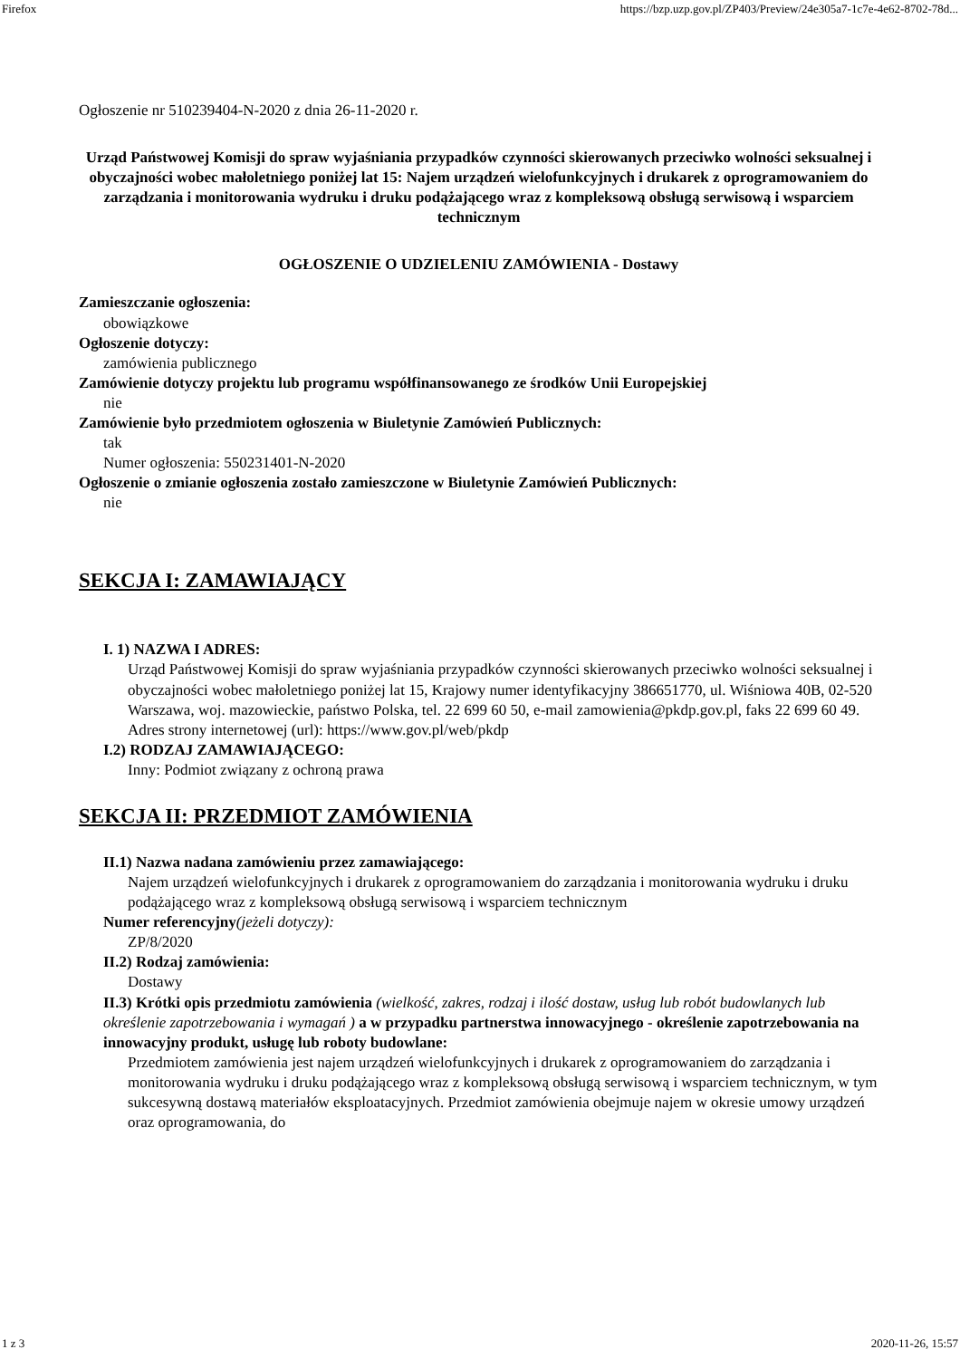Firefox https://bzp.uzp.gov.pl/ZP403/Preview/24e305a7-1c7e-4e62-8702-78d...
Ogłoszenie nr 510239404-N-2020 z dnia 26-11-2020 r.
Urząd Państwowej Komisji do spraw wyjaśniania przypadków czynności skierowanych przeciwko wolności seksualnej i obyczajności wobec małoletniego poniżej lat 15: Najem urządzeń wielofunkcyjnych i drukarek z oprogramowaniem do zarządzania i monitorowania wydruku i druku podążającego wraz z kompleksową obsługą serwisową i wsparciem technicznym
OGŁOSZENIE O UDZIELENIU ZAMÓWIENIA - Dostawy
Zamieszczanie ogłoszenia:
obowiązkowe
Ogłoszenie dotyczy:
zamówienia publicznego
Zamówienie dotyczy projektu lub programu współfinansowanego ze środków Unii Europejskiej
nie
Zamówienie było przedmiotem ogłoszenia w Biuletynie Zamówień Publicznych:
tak
Numer ogłoszenia: 550231401-N-2020
Ogłoszenie o zmianie ogłoszenia zostało zamieszczone w Biuletynie Zamówień Publicznych:
nie
SEKCJA I: ZAMAWIAJĄCY
I. 1) NAZWA I ADRES:
Urząd Państwowej Komisji do spraw wyjaśniania przypadków czynności skierowanych przeciwko wolności seksualnej i obyczajności wobec małoletniego poniżej lat 15, Krajowy numer identyfikacyjny 386651770, ul. Wiśniowa 40B, 02-520 Warszawa, woj. mazowieckie, państwo Polska, tel. 22 699 60 50, e-mail zamowienia@pkdp.gov.pl, faks 22 699 60 49.
Adres strony internetowej (url): https://www.gov.pl/web/pkdp
I.2) RODZAJ ZAMAWIAJĄCEGO:
Inny: Podmiot związany z ochroną prawa
SEKCJA II: PRZEDMIOT ZAMÓWIENIA
II.1) Nazwa nadana zamówieniu przez zamawiającego:
Najem urządzeń wielofunkcyjnych i drukarek z oprogramowaniem do zarządzania i monitorowania wydruku i druku podążającego wraz z kompleksową obsługą serwisową i wsparciem technicznym
Numer referencyjny(jeżeli dotyczy):
ZP/8/2020
II.2) Rodzaj zamówienia:
Dostawy
II.3) Krótki opis przedmiotu zamówienia (wielkość, zakres, rodzaj i ilość dostaw, usług lub robót budowlanych lub określenie zapotrzebowania i wymagań ) a w przypadku partnerstwa innowacyjnego - określenie zapotrzebowania na innowacyjny produkt, usługę lub roboty budowlane:
Przedmiotem zamówienia jest najem urządzeń wielofunkcyjnych i drukarek z oprogramowaniem do zarządzania i monitorowania wydruku i druku podążającego wraz z kompleksową obsługą serwisową i wsparciem technicznym, w tym sukcesywną dostawą materiałów eksploatacyjnych. Przedmiot zamówienia obejmuje najem w okresie umowy urządzeń oraz oprogramowania, do
1 z 3 2020-11-26, 15:57